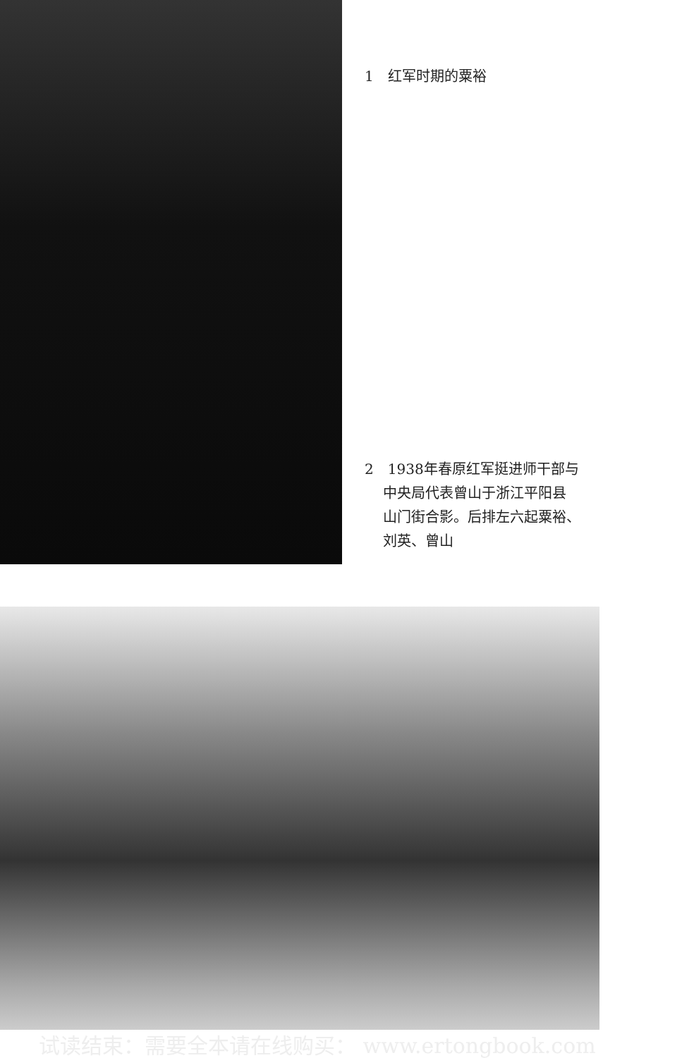1　红军时期的粟裕
2　1938年春原红军挺进师干部与
　 中央局代表曾山于浙江平阳县
　 山门街合影。后排左六起粟裕、
　 刘英、曾山
试读结束：需要全本请在线购买： www.ertongbook.com